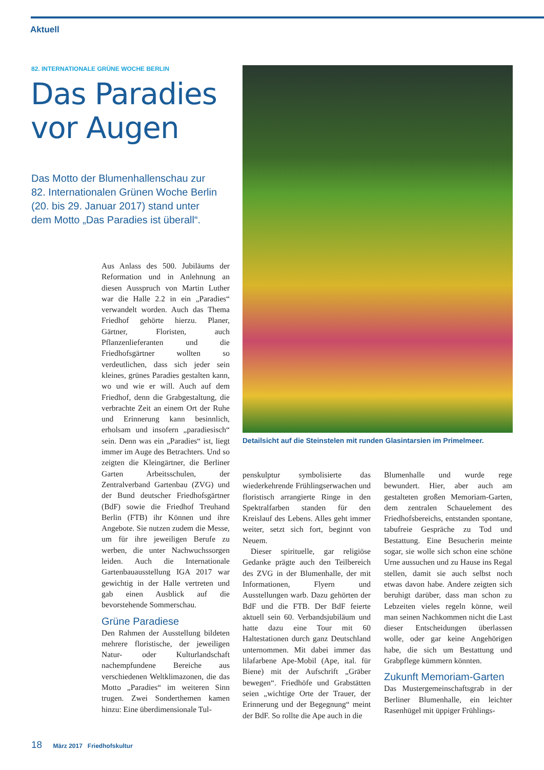Aktuell
82. INTERNATIONALE GRÜNE WOCHE BERLIN
Das Paradies
vor Augen
Das Motto der Blumenhallenschau zur 82. Internationalen Grünen Woche Berlin (20. bis 29. Januar 2017) stand unter dem Motto „Das Paradies ist überall“.
Aus Anlass des 500. Jubiläums der Reformation und in Anlehnung an diesen Ausspruch von Martin Luther war die Halle 2.2 in ein „Paradies“ verwandelt worden. Auch das Thema Friedhof gehörte hierzu. Planer, Gärtner, Floristen, auch Pflanzenlieferanten und die Friedhofsgärtner wollten so verdeutlichen, dass sich jeder sein kleines, grünes Paradies gestalten kann, wo und wie er will. Auch auf dem Friedhof, denn die Grabgestaltung, die verbrachte Zeit an einem Ort der Ruhe und Erinnerung kann besinnlich, erholsam und insofern „paradiesisch“ sein. Denn was ein „Paradies“ ist, liegt immer im Auge des Betrachters. Und so zeigten die Kleingärtner, die Berliner Garten Arbeitsschulen, der Zentralverband Gartenbau (ZVG) und der Bund deutscher Friedhofsgärtner (BdF) sowie die Friedhof Treuhand Berlin (FTB) ihr Können und ihre Angebote. Sie nutzen zudem die Messe, um für ihre jeweiligen Berufe zu werben, die unter Nachwuchssorgen leiden. Auch die Internationale Gartenbauausstellung IGA 2017 war gewichtig in der Halle vertreten und gab einen Ausblick auf die bevorstehende Sommerschau.
Grüne Paradiese
Den Rahmen der Ausstellung bildeten mehrere floristische, der jeweiligen Natur- oder Kulturlandschaft nachempfundene Bereiche aus verschiedenen Weltklimazonen, die das Motto „Paradies“ im weiteren Sinn trugen. Zwei Sonderthemen kamen hinzu: Eine überdimensionale Tul-
Detailsicht auf die Steinstelen mit runden Glasintarsien im Primelmeer.
penskulptur symbolisierte das wiederkehrende Frühlingserwachen und floristisch arrangierte Ringe in den Spektralfarben standen für den Kreislauf des Lebens. Alles geht immer weiter, setzt sich fort, beginnt von Neuem.
Dieser spirituelle, gar religiöse Gedanke prägte auch den Teilbereich des ZVG in der Blumenhalle, der mit Informationen, Flyern und Ausstellungen warb. Dazu gehörten der BdF und die FTB. Der BdF feierte aktuell sein 60. Verbandsjubiläum und hatte dazu eine Tour mit 60 Haltestationen durch ganz Deutschland unternommen. Mit dabei immer das lilafarbene Ape-Mobil (Ape, ital. für Biene) mit der Aufschrift „Gräber bewegen“. Friedhöfe und Grabstätten seien „wichtige Orte der Trauer, der Erinnerung und der Begegnung“ meint der BdF. So rollte die Ape auch in die
Blumenhalle und wurde rege bewundert. Hier, aber auch am gestalteten großen Memoriam-Garten, dem zentralen Schauelement des Friedhofsbereichs, entstanden spontane, tabufreie Gespräche zu Tod und Bestattung. Eine Besucherin meinte sogar, sie wolle sich schon eine schöne Urne aussuchen und zu Hause ins Regal stellen, damit sie auch selbst noch etwas davon habe. Andere zeigten sich beruhigt darüber, dass man schon zu Lebzeiten vieles regeln könne, weil man seinen Nachkommen nicht die Last dieser Entscheidungen überlassen wolle, oder gar keine Angehörigen habe, die sich um Bestattung und Grabpflege kümmern könnten.
Zukunft Memoriam-Garten
Das Mustergemeinschaftsgrab in der Berliner Blumenhalle, ein leichter Rasenhügel mit üppiger Frühlings-
18 März 2017 Friedhofskultur